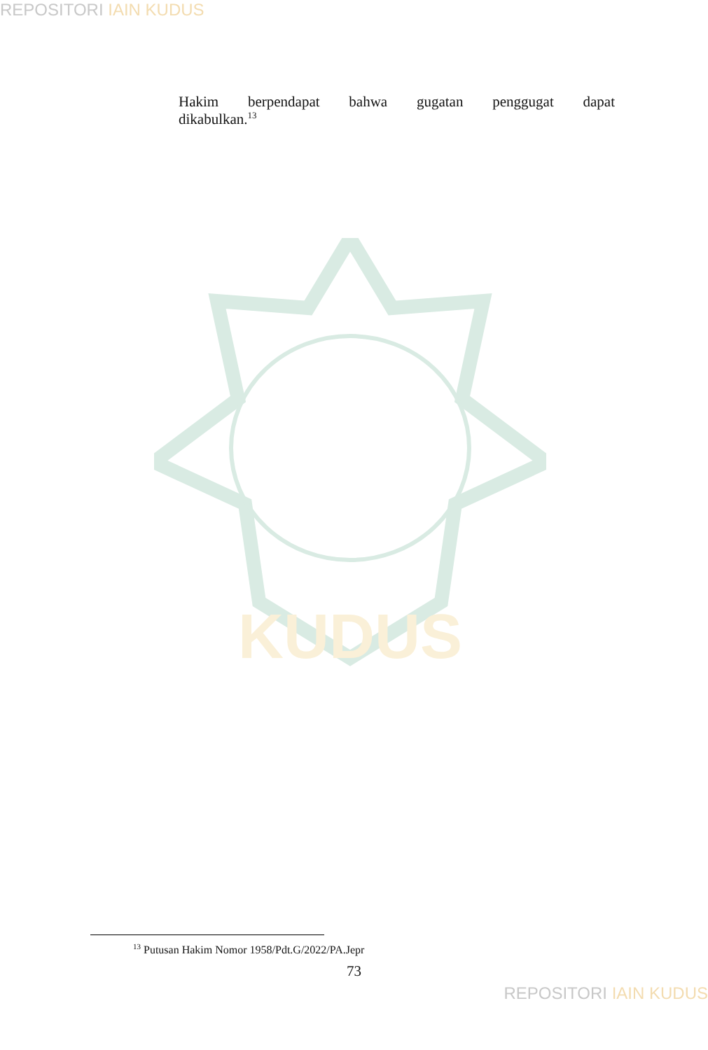REPOSITORI IAIN KUDUS
Hakim berpendapat bahwa gugatan penggugat dapat
dikabulkan.<sup>13</sup>
KUDUS
<sup>13</sup> Putusan Hakim Nomor 1958/Pdt.G/2022/PA.Jepr
73
REPOSITORI IAIN KUDUS